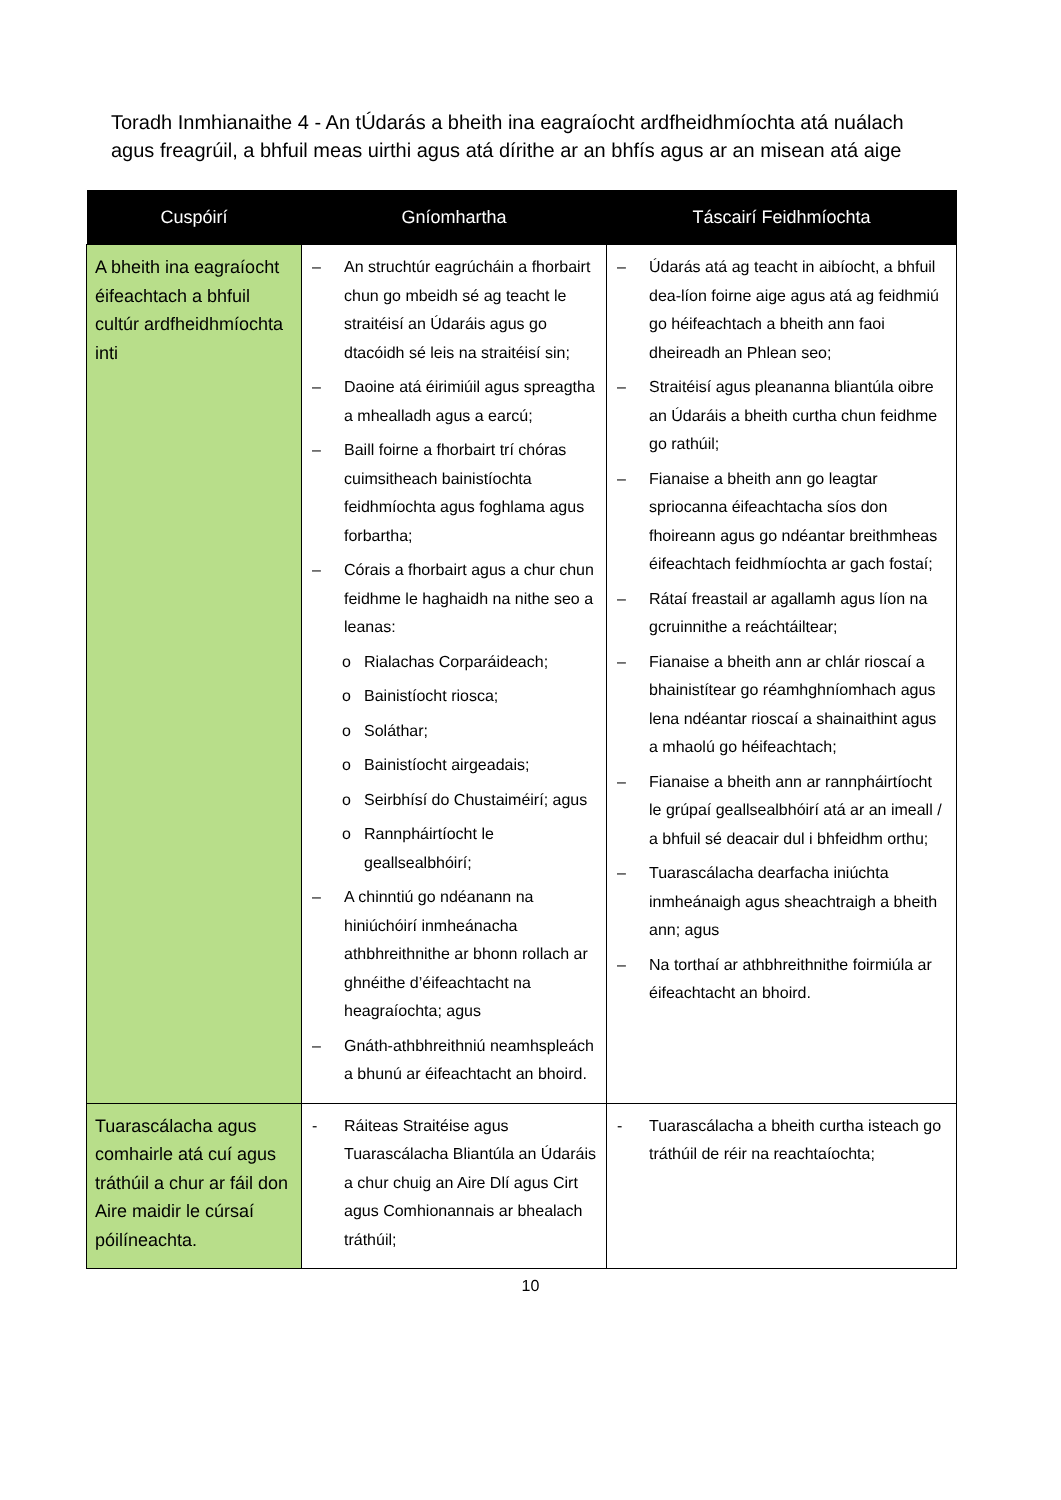Toradh Inmhianaithe 4 - An tÚdarás a bheith ina eagraíocht ardfheidhmíochta atá nuálach agus freagrúil, a bhfuil meas uirthi agus atá dírithe ar an bhfís agus ar an misean atá aige
| Cuspóirí | Gníomhartha | Táscairí Feidhmíochta |
| --- | --- | --- |
| A bheith ina eagraíocht éifeachtach a bhfuil cultúr ardfheidhmíochta inti | – An struchtúr eagrúcháin a fhorbairt chun go mbeidh sé ag teacht le straitéisí an Údaráis agus go dtacóidh sé leis na straitéisí sin; – Daoine atá éirimiúil agus spreagtha a mhealladh agus a earcú; – Baill foirne a fhorbairt trí chóras cuimsitheach bainistíochta feidhmíochta agus foghlama agus forbartha; – Córais a fhorbairt agus a chur chun feidhme le haghaidh na nithe seo a leanas: o Rialachas Corparáideach; o Bainistíocht riosca; o Soláthar; o Bainistíocht airgeadais; o Seirbhísí do Chustaiméirí; agus o Rannpháirtíocht le geallsealbhóirí; – A chinntiú go ndéanann na hiniúchóirí inmheánacha athbhreithnithe ar bhonn rollach ar ghnéithe d’éifeachtacht na heagraíochta; agus – Gnáth-athbhreithniú neamhspleách a bhunú ar éifeachtacht an bhoird. | – Údarás atá ag teacht in aibíocht, a bhfuil dea-líon foirne aige agus atá ag feidhmiú go héifeachtach a bheith ann faoi dheireadh an Phlean seo; – Straitéisí agus pleananna bliantúla oibre an Údaráis a bheith curtha chun feidhme go rathúil; – Fianaise a bheith ann go leagtar spriocanna éifeachtacha síos don fhoireann agus go ndéantar breithmheas éifeachtach feidhmíochta ar gach fostaí; – Rátaí freastail ar agallamh agus líon na gcruinnithe a reáchtáiltear; – Fianaise a bheith ann ar chlár rioscaí a bhainistítear go réamhghníomhach agus lena ndéantar rioscaí a shainaithint agus a mhaolú go héifeachtach; – Fianaise a bheith ann ar rannpháirtíocht le grúpaí geallsealbhóirí atá ar an imeall / a bhfuil sé deacair dul i bhfeidhm orthu; – Tuarascálacha dearfacha iniúchta inmheánaigh agus sheachtraigh a bheith ann; agus – Na torthaí ar athbhreithnithe foirmiúla ar éifeachtacht an bhoird. |
| Tuarascálacha agus comhairle atá cuí agus tráthúil a chur ar fáil don Aire maidir le cúrsaí póilíneachta. | - Ráiteas Straitéise agus Tuarascálacha Bliantúla an Údaráis a chur chuig an Aire Dlí agus Cirt agus Comhionannais ar bhealach tráthúil; | - Tuarascálacha a bheith curtha isteach go tráthúil de réir na reachtaíochta; |
10